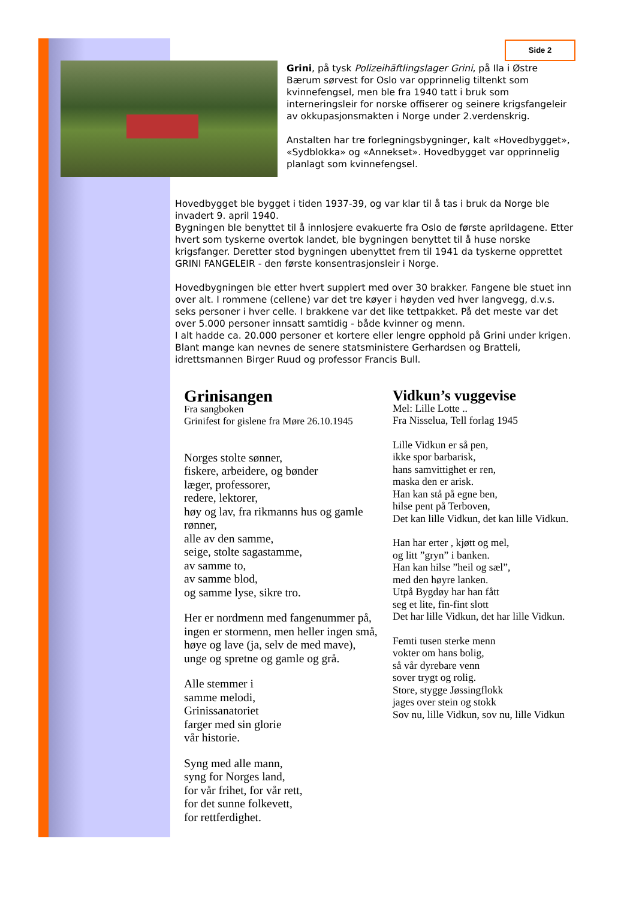Side 2
Grini, på tysk Polizeihäftlingslager Grini, på Ila i Østre Bærum sørvest for Oslo var opprinnelig tiltenkt som kvinnefengsel, men ble fra 1940 tatt i bruk som interneringsleir for norske offiserer og seinere krigsfangeleir av okkupasjonsmakten i Norge under 2.verdenskrig.
Anstalten har tre forlegningsbygninger, kalt «Hovedbygget», «Sydblokka» og «Annekset». Hovedbygget var opprinnelig planlagt som kvinnefengsel.
Hovedbygget ble bygget i tiden 1937-39, og var klar til å tas i bruk da Norge ble invadert 9. april 1940.
Bygningen ble benyttet til å innlosjere evakuerte fra Oslo de første aprildagene. Etter hvert som tyskerne overtok landet, ble bygningen benyttet til å huse norske krigsfanger. Deretter stod bygningen ubenyttet frem til 1941 da tyskerne opprettet GRINI FANGELEIR - den første konsentrasjonsleir i Norge.
Hovedbygningen ble etter hvert supplert med over 30 brakker. Fangene ble stuet inn over alt. I rommene (cellene) var det tre køyer i høyden ved hver langvegg, d.v.s. seks personer i hver celle. I brakkene var det like tettpakket. På det meste var det over 5.000 personer innsatt samtidig - både kvinner og menn.
I alt hadde ca. 20.000 personer et kortere eller lengre opphold på Grini under krigen. Blant mange kan nevnes de senere statsministere Gerhardsen og Bratteli, idrettsmannen Birger Ruud og professor Francis Bull.
Grinisangen
Fra sangboken
Grinifest for gislene fra Møre 26.10.1945
Norges stolte sønner,
fiskere, arbeidere, og bønder
læger, professorer,
redere, lektorer,
høy og lav, fra rikmanns hus og gamle rønner,
alle av den samme,
seige, stolte sagastamme,
av samme to,
av samme blod,
og samme lyse, sikre tro.
Her er nordmenn med fangenummer på,
ingen er stormenn, men heller ingen små,
høye og lave (ja, selv de med mave),
unge og spretne og gamle og grå.
Alle stemmer i
samme melodi,
Grinissanatoriet
farger med sin glorie
vår historie.
Syng med alle mann,
syng for Norges land,
for vår frihet, for vår rett,
for det sunne folkevett,
for rettferdighet.
Vidkun’s vuggevise
Mel: Lille Lotte ..
Fra Nisselua, Tell forlag 1945
Lille Vidkun er så pen,
ikke spor barbarisk,
hans samvittighet er ren,
maska den er arisk.
Han kan stå på egne ben,
hilse pent på Terboven,
Det kan lille Vidkun, det kan lille Vidkun.
Han har erter , kjøtt og mel,
og litt ”gryn” i banken.
Han kan hilse ”heil og sæl”,
med den høyre lanken.
Utpå Bygdøy har han fått
seg et lite, fin-fint slott
Det har lille Vidkun, det har lille Vidkun.
Femti tusen sterke menn
vokter om hans bolig,
så vår dyrebare venn
sover trygt og rolig.
Store, stygge Jøssingflokk
jages over stein og stokk
Sov nu, lille Vidkun, sov nu, lille Vidkun